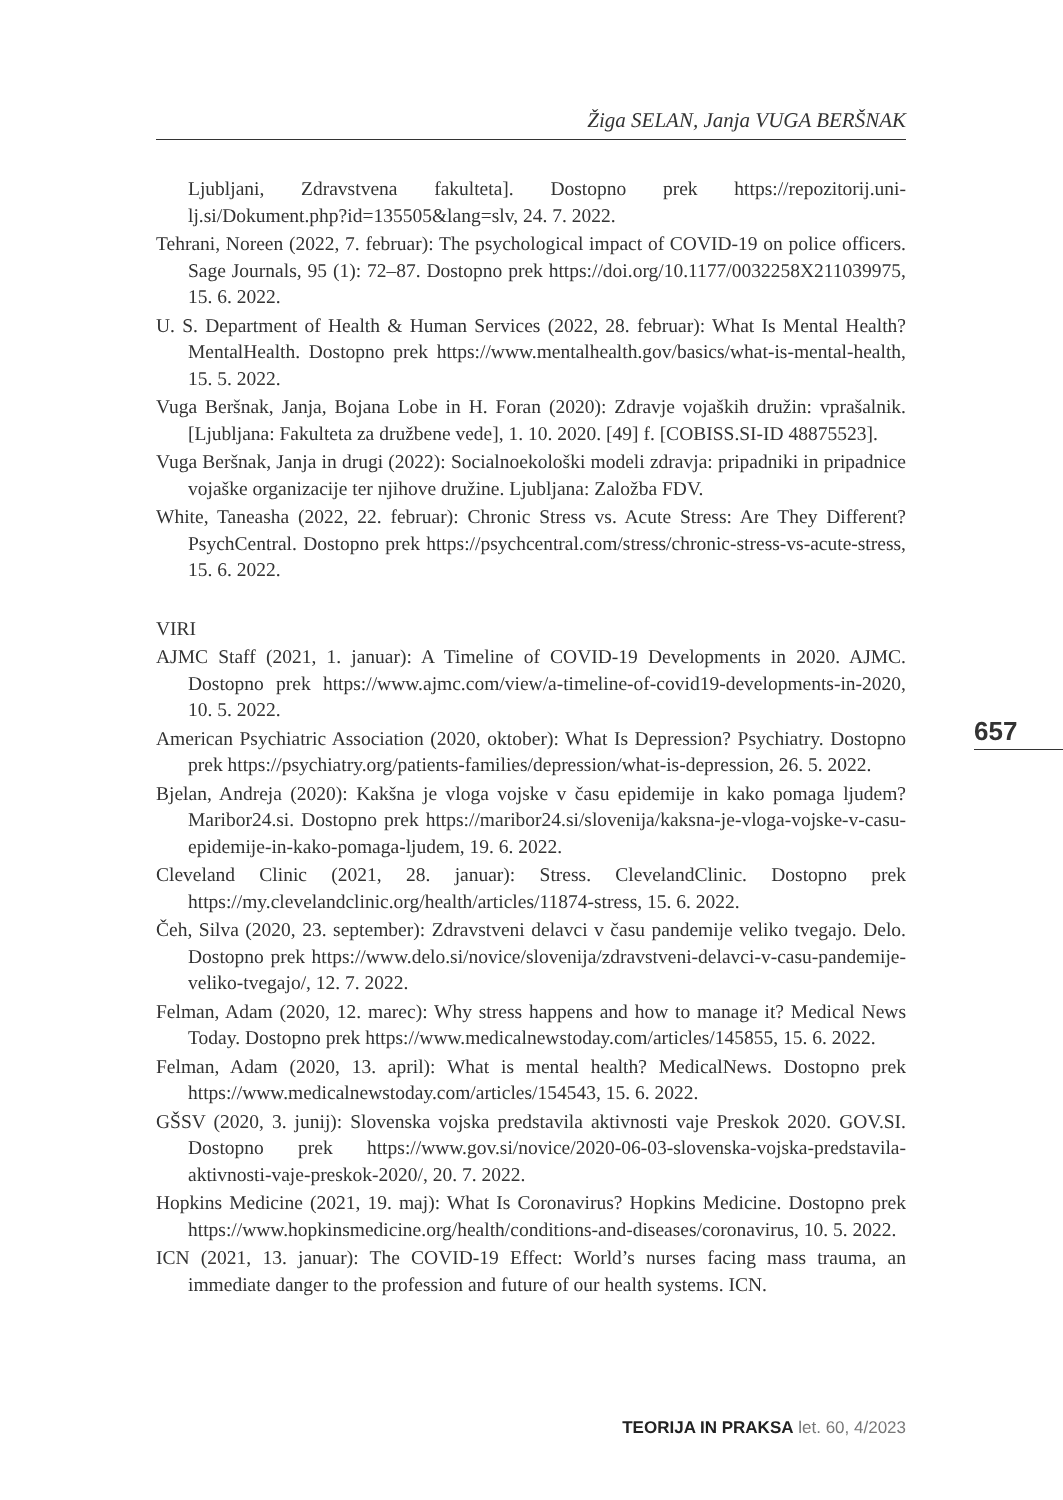Žiga SELAN, Janja VUGA BERŠNAK
Ljubljani, Zdravstvena fakulteta]. Dostopno prek https://repozitorij.uni-lj.si/Dokument.php?id=135505&lang=slv, 24. 7. 2022.
Tehrani, Noreen (2022, 7. februar): The psychological impact of COVID-19 on police officers. Sage Journals, 95 (1): 72–87. Dostopno prek https://doi.org/10.1177/0032258X211039975, 15. 6. 2022.
U. S. Department of Health & Human Services (2022, 28. februar): What Is Mental Health? MentalHealth. Dostopno prek https://www.mentalhealth.gov/basics/what-is-mental-health, 15. 5. 2022.
Vuga Beršnak, Janja, Bojana Lobe in H. Foran (2020): Zdravje vojaških družin: vprašalnik. [Ljubljana: Fakulteta za družbene vede], 1. 10. 2020. [49] f. [COBISS.SI-ID 48875523].
Vuga Beršnak, Janja in drugi (2022): Socialnoekološki modeli zdravja: pripadniki in pripadnice vojaške organizacije ter njihove družine. Ljubljana: Založba FDV.
White, Taneasha (2022, 22. februar): Chronic Stress vs. Acute Stress: Are They Different? PsychCentral. Dostopno prek https://psychcentral.com/stress/chronic-stress-vs-acute-stress, 15. 6. 2022.
VIRI
AJMC Staff (2021, 1. januar): A Timeline of COVID-19 Developments in 2020. AJMC. Dostopno prek https://www.ajmc.com/view/a-timeline-of-covid19-developments-in-2020, 10. 5. 2022.
American Psychiatric Association (2020, oktober): What Is Depression? Psychiatry. Dostopno prek https://psychiatry.org/patients-families/depression/what-is-depression, 26. 5. 2022.
Bjelan, Andreja (2020): Kakšna je vloga vojske v času epidemije in kako pomaga ljudem? Maribor24.si. Dostopno prek https://maribor24.si/slovenija/kaksna-je-vloga-vojske-v-casu-epidemije-in-kako-pomaga-ljudem, 19. 6. 2022.
Cleveland Clinic (2021, 28. januar): Stress. ClevelandClinic. Dostopno prek https://my.clevelandclinic.org/health/articles/11874-stress, 15. 6. 2022.
Čeh, Silva (2020, 23. september): Zdravstveni delavci v času pandemije veliko tvegajo. Delo. Dostopno prek https://www.delo.si/novice/slovenija/zdravstveni-delavci-v-casu-pandemije-veliko-tvegajo/, 12. 7. 2022.
Felman, Adam (2020, 12. marec): Why stress happens and how to manage it? Medical News Today. Dostopno prek https://www.medicalnewstoday.com/articles/145855, 15. 6. 2022.
Felman, Adam (2020, 13. april): What is mental health? MedicalNews. Dostopno prek https://www.medicalnewstoday.com/articles/154543, 15. 6. 2022.
GŠSV (2020, 3. junij): Slovenska vojska predstavila aktivnosti vaje Preskok 2020. GOV.SI. Dostopno prek https://www.gov.si/novice/2020-06-03-slovenska-vojska-predstavila-aktivnosti-vaje-preskok-2020/, 20. 7. 2022.
Hopkins Medicine (2021, 19. maj): What Is Coronavirus? Hopkins Medicine. Dostopno prek https://www.hopkinsmedicine.org/health/conditions-and-diseases/coronavirus, 10. 5. 2022.
ICN (2021, 13. januar): The COVID-19 Effect: World’s nurses facing mass trauma, an immediate danger to the profession and future of our health systems. ICN.
657
TEORIJA IN PRAKSA let. 60, 4/2023